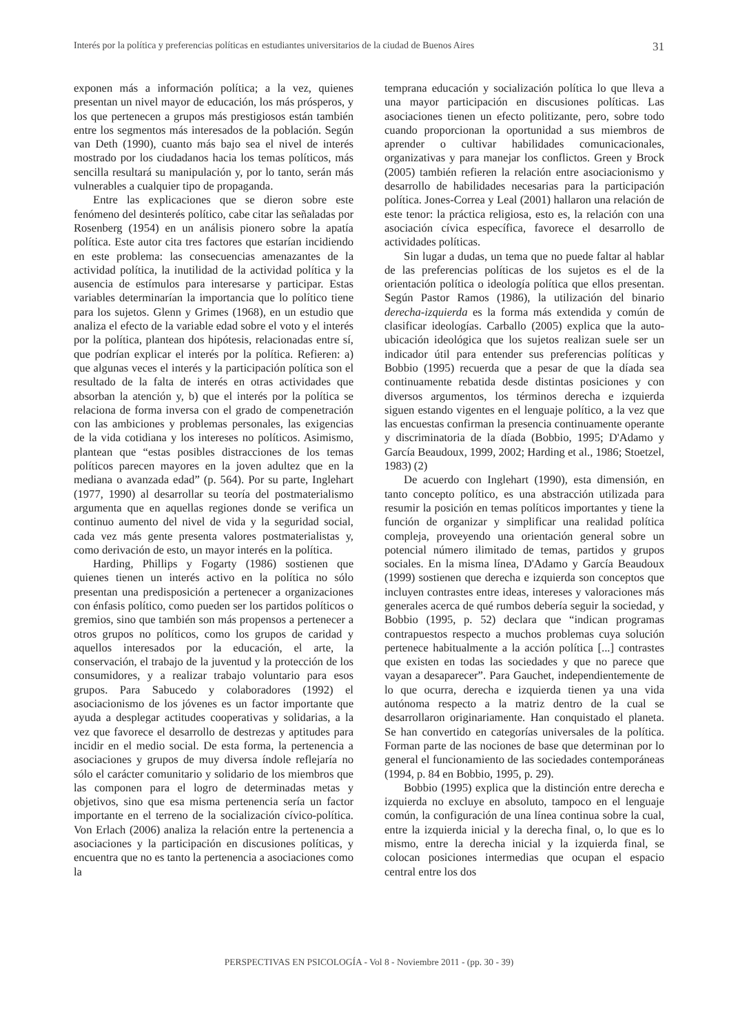Interés por la política y preferencias políticas en estudiantes universitarios de la ciudad de Buenos Aires 31
exponen más a información política; a la vez, quienes presentan un nivel mayor de educación, los más prósperos, y los que pertenecen a grupos más prestigiosos están también entre los segmentos más interesados de la población. Según van Deth (1990), cuanto más bajo sea el nivel de interés mostrado por los ciudadanos hacia los temas políticos, más sencilla resultará su manipulación y, por lo tanto, serán más vulnerables a cualquier tipo de propaganda.
Entre las explicaciones que se dieron sobre este fenómeno del desinterés político, cabe citar las señaladas por Rosenberg (1954) en un análisis pionero sobre la apatía política. Este autor cita tres factores que estarían incidiendo en este problema: las consecuencias amenazantes de la actividad política, la inutilidad de la actividad política y la ausencia de estímulos para interesarse y participar. Estas variables determinarían la importancia que lo político tiene para los sujetos. Glenn y Grimes (1968), en un estudio que analiza el efecto de la variable edad sobre el voto y el interés por la política, plantean dos hipótesis, relacionadas entre sí, que podrían explicar el interés por la política. Refieren: a) que algunas veces el interés y la participación política son el resultado de la falta de interés en otras actividades que absorban la atención y, b) que el interés por la política se relaciona de forma inversa con el grado de compenetración con las ambiciones y problemas personales, las exigencias de la vida cotidiana y los intereses no políticos. Asimismo, plantean que “estas posibles distracciones de los temas políticos parecen mayores en la joven adultez que en la mediana o avanzada edad” (p. 564). Por su parte, Inglehart (1977, 1990) al desarrollar su teoría del postmaterialismo argumenta que en aquellas regiones donde se verifica un continuo aumento del nivel de vida y la seguridad social, cada vez más gente presenta valores postmaterialistas y, como derivación de esto, un mayor interés en la política.
Harding, Phillips y Fogarty (1986) sostienen que quienes tienen un interés activo en la política no sólo presentan una predisposición a pertenecer a organizaciones con énfasis político, como pueden ser los partidos políticos o gremios, sino que también son más propensos a pertenecer a otros grupos no políticos, como los grupos de caridad y aquellos interesados por la educación, el arte, la conservación, el trabajo de la juventud y la protección de los consumidores, y a realizar trabajo voluntario para esos grupos. Para Sabucedo y colaboradores (1992) el asociacionismo de los jóvenes es un factor importante que ayuda a desplegar actitudes cooperativas y solidarias, a la vez que favorece el desarrollo de destrezas y aptitudes para incidir en el medio social. De esta forma, la pertenencia a asociaciones y grupos de muy diversa índole reflejaría no sólo el carácter comunitario y solidario de los miembros que las componen para el logro de determinadas metas y objetivos, sino que esa misma pertenencia sería un factor importante en el terreno de la socialización cívico-política. Von Erlach (2006) analiza la relación entre la pertenencia a asociaciones y la participación en discusiones políticas, y encuentra que no es tanto la pertenencia a asociaciones como la
temprana educación y socialización política lo que lleva a una mayor participación en discusiones políticas. Las asociaciones tienen un efecto politizante, pero, sobre todo cuando proporcionan la oportunidad a sus miembros de aprender o cultivar habilidades comunicacionales, organizativas y para manejar los conflictos. Green y Brock (2005) también refieren la relación entre asociacionismo y desarrollo de habilidades necesarias para la participación política. Jones-Correa y Leal (2001) hallaron una relación de este tenor: la práctica religiosa, esto es, la relación con una asociación cívica específica, favorece el desarrollo de actividades políticas.
Sin lugar a dudas, un tema que no puede faltar al hablar de las preferencias políticas de los sujetos es el de la orientación política o ideología política que ellos presentan. Según Pastor Ramos (1986), la utilización del binario derecha-izquierda es la forma más extendida y común de clasificar ideologías. Carballo (2005) explica que la auto-ubicación ideológica que los sujetos realizan suele ser un indicador útil para entender sus preferencias políticas y Bobbio (1995) recuerda que a pesar de que la díada sea continuamente rebatida desde distintas posiciones y con diversos argumentos, los términos derecha e izquierda siguen estando vigentes en el lenguaje político, a la vez que las encuestas confirman la presencia continuamente operante y discriminatoria de la díada (Bobbio, 1995; D'Adamo y García Beaudoux, 1999, 2002; Harding et al., 1986; Stoetzel, 1983) (2)
De acuerdo con Inglehart (1990), esta dimensión, en tanto concepto político, es una abstracción utilizada para resumir la posición en temas políticos importantes y tiene la función de organizar y simplificar una realidad política compleja, proveyendo una orientación general sobre un potencial número ilimitado de temas, partidos y grupos sociales. En la misma línea, D'Adamo y García Beaudoux (1999) sostienen que derecha e izquierda son conceptos que incluyen contrastes entre ideas, intereses y valoraciones más generales acerca de qué rumbos debería seguir la sociedad, y Bobbio (1995, p. 52) declara que “indican programas contrapuestos respecto a muchos problemas cuya solución pertenece habitualmente a la acción política [...] contrastes que existen en todas las sociedades y que no parece que vayan a desaparecer”. Para Gauchet, independientemente de lo que ocurra, derecha e izquierda tienen ya una vida autónoma respecto a la matriz dentro de la cual se desarrollaron originariamente. Han conquistado el planeta. Se han convertido en categorías universales de la política. Forman parte de las nociones de base que determinan por lo general el funcionamiento de las sociedades contemporáneas (1994, p. 84 en Bobbio, 1995, p. 29).
Bobbio (1995) explica que la distinción entre derecha e izquierda no excluye en absoluto, tampoco en el lenguaje común, la configuración de una línea continua sobre la cual, entre la izquierda inicial y la derecha final, o, lo que es lo mismo, entre la derecha inicial y la izquierda final, se colocan posiciones intermedias que ocupan el espacio central entre los dos
PERSPECTIVAS EN PSICOLOGÍA - Vol 8 - Noviembre 2011 - (pp. 30 - 39)